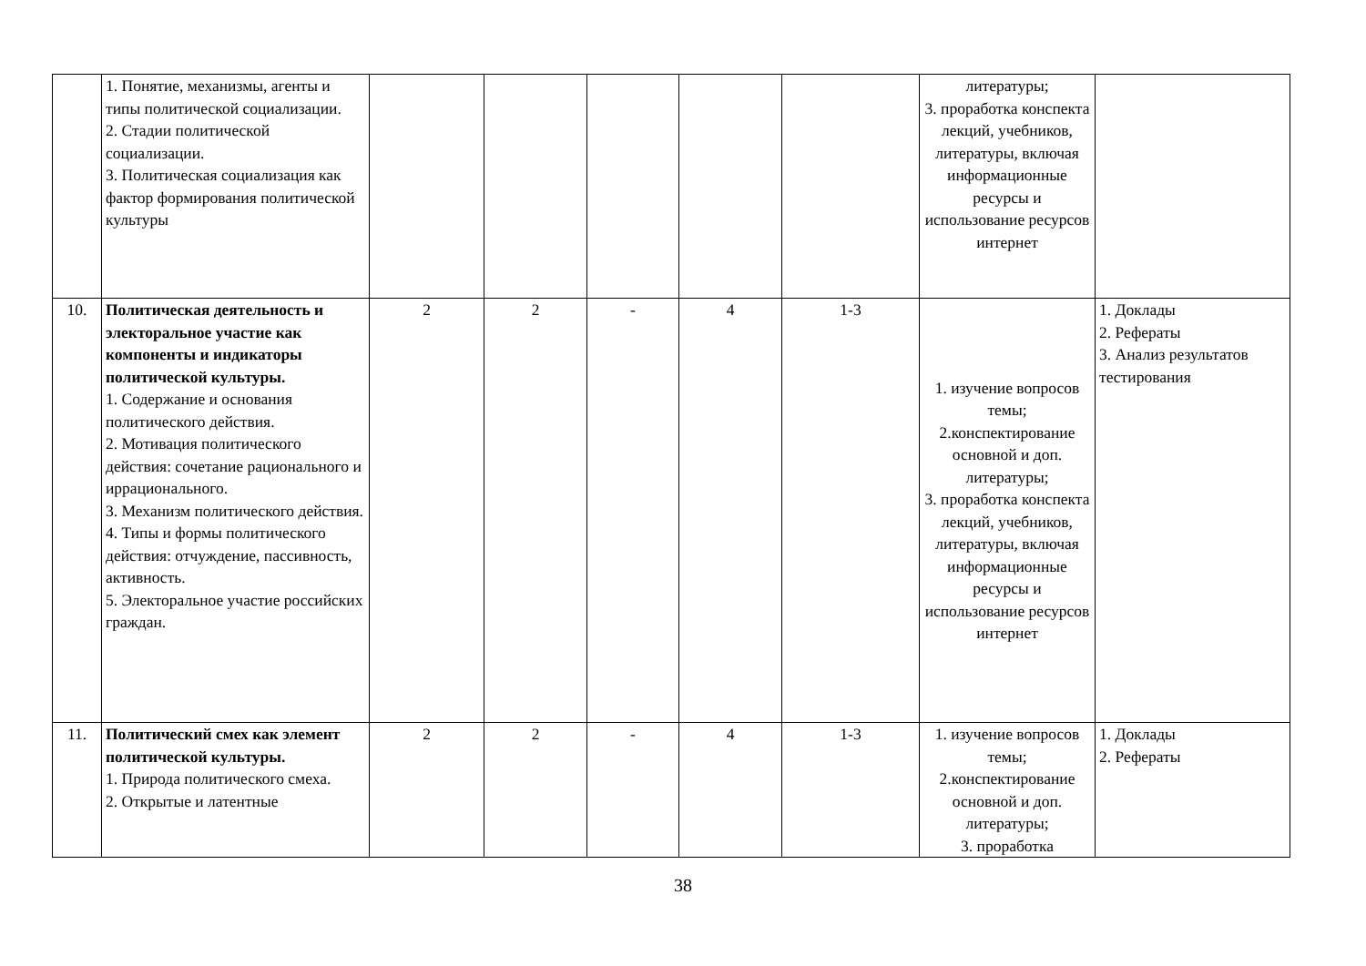| | 1. Понятие, механизмы, агенты и типы политической социализации. 2. Стадии политической социализации. 3. Политическая социализация как фактор формирования политической культуры | | | | | | литературы; 3. проработка конспекта лекций, учебников, литературы, включая информационные ресурсы и использование ресурсов интернет | |
| 10. | Политическая деятельность и электоральное участие как компоненты и индикаторы политической культуры. 1. Содержание и основания политического действия. 2. Мотивация политического действия: сочетание рационального и иррационального. 3. Механизм политического действия. 4. Типы и формы политического действия: отчуждение, пассивность, активность. 5. Электоральное участие российских граждан. | 2 | 2 | - | 4 | 1-3 | 1. изучение вопросов темы; 2.конспектирование основной и доп. литературы; 3. проработка конспекта лекций, учебников, литературы, включая информационные ресурсы и использование ресурсов интернет | 1. Доклады 2. Рефераты 3. Анализ результатов тестирования |
| 11. | Политический смех как элемент политической культуры. 1. Природа политического смеха. 2. Открытые и латентные | 2 | 2 | - | 4 | 1-3 | 1. изучение вопросов темы; 2.конспектирование основной и доп. литературы; 3. проработка | 1. Доклады 2. Рефераты |
38